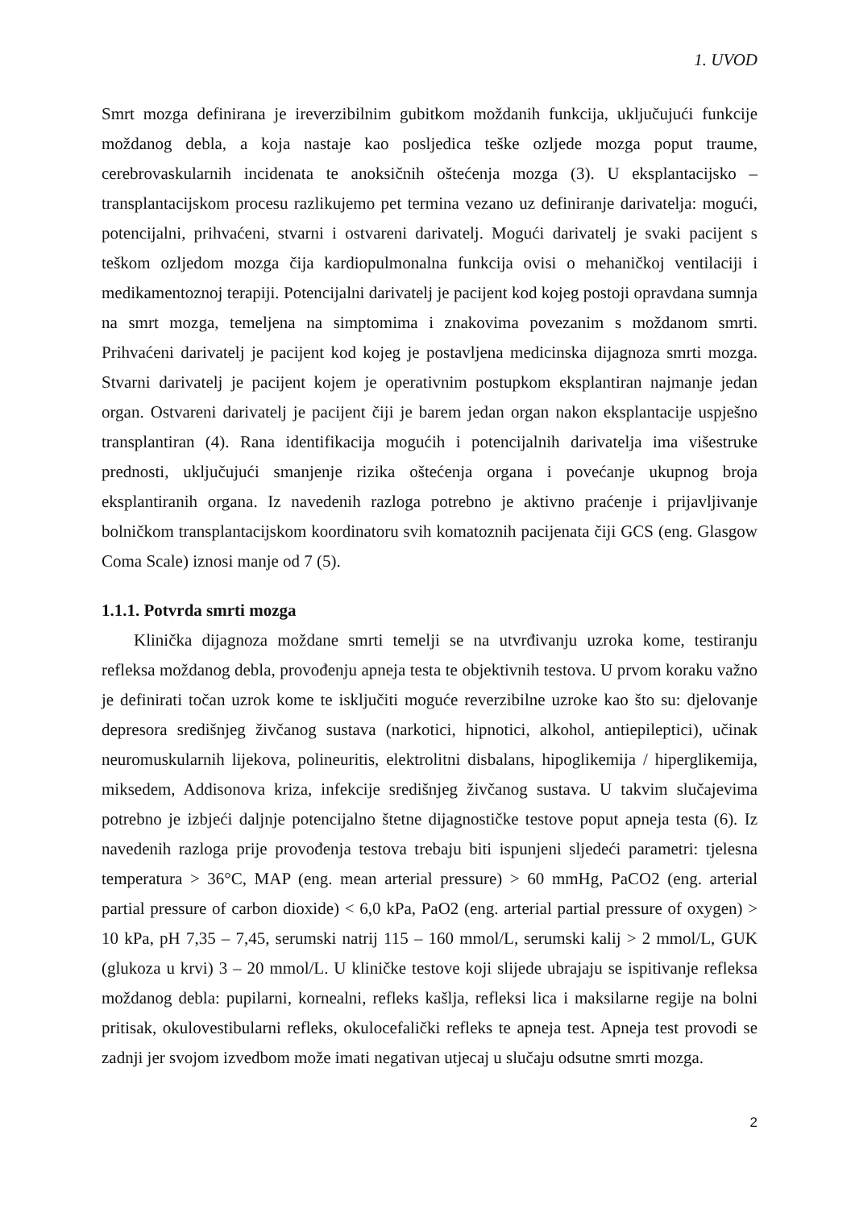1. UVOD
Smrt mozga definirana je ireverzibilnim gubitkom moždanih funkcija, uključujući funkcije moždanog debla, a koja nastaje kao posljedica teške ozljede mozga poput traume, cerebrovaskularnih incidenata te anoksičnih oštećenja mozga (3). U eksplantacijsko – transplantacijskom procesu razlikujemo pet termina vezano uz definiranje darivatelja: mogući, potencijalni, prihvaćeni, stvarni i ostvareni darivatelj. Mogući darivatelj je svaki pacijent s teškom ozljedom mozga čija kardiopulmonalna funkcija ovisi o mehaničkoj ventilaciji i medikamentoznoj terapiji. Potencijalni darivatelj je pacijent kod kojeg postoji opravdana sumnja na smrt mozga, temeljena na simptomima i znakovima povezanim s moždanom smrti. Prihvaćeni darivatelj je pacijent kod kojeg je postavljena medicinska dijagnoza smrti mozga. Stvarni darivatelj je pacijent kojem je operativnim postupkom eksplantiran najmanje jedan organ. Ostvareni darivatelj je pacijent čiji je barem jedan organ nakon eksplantacije uspješno transplantiran (4). Rana identifikacija mogućih i potencijalnih darivatelja ima višestruke prednosti, uključujući smanjenje rizika oštećenja organa i povećanje ukupnog broja eksplantiranih organa. Iz navedenih razloga potrebno je aktivno praćenje i prijavljivanje bolničkom transplantacijskom koordinatoru svih komatoznih pacijenata čiji GCS (eng. Glasgow Coma Scale) iznosi manje od 7 (5).
1.1.1. Potvrda smrti mozga
Klinička dijagnoza moždane smrti temelji se na utvrđivanju uzroka kome, testiranju refleksa moždanog debla, provođenju apneja testa te objektivnih testova. U prvom koraku važno je definirati točan uzrok kome te isključiti moguće reverzibilne uzroke kao što su: djelovanje depresora središnjeg živčanog sustava (narkotici, hipnotici, alkohol, antiepileptici), učinak neuromuskularnih lijekova, polineuritis, elektrolitni disbalans, hipoglikemija / hiperglikemija, miksedem, Addisonova kriza, infekcije središnjeg živčanog sustava. U takvim slučajevima potrebno je izbjeći daljnje potencijalno štetne dijagnostičke testove poput apneja testa (6). Iz navedenih razloga prije provođenja testova trebaju biti ispunjeni sljedeći parametri: tjelesna temperatura > 36°C, MAP (eng. mean arterial pressure) > 60 mmHg, PaCO2 (eng. arterial partial pressure of carbon dioxide) < 6,0 kPa, PaO2 (eng. arterial partial pressure of oxygen) > 10 kPa, pH 7,35 – 7,45, serumski natrij 115 – 160 mmol/L, serumski kalij > 2 mmol/L, GUK (glukoza u krvi) 3 – 20 mmol/L. U kliničke testove koji slijede ubrajaju se ispitivanje refleksa moždanog debla: pupilarni, kornealni, refleks kašlja, refleksi lica i maksilarne regije na bolni pritisak, okulovestibularni refleks, okulocefalički refleks te apneja test. Apneja test provodi se zadnji jer svojom izvedbom može imati negativan utjecaj u slučaju odsutne smrti mozga.
2